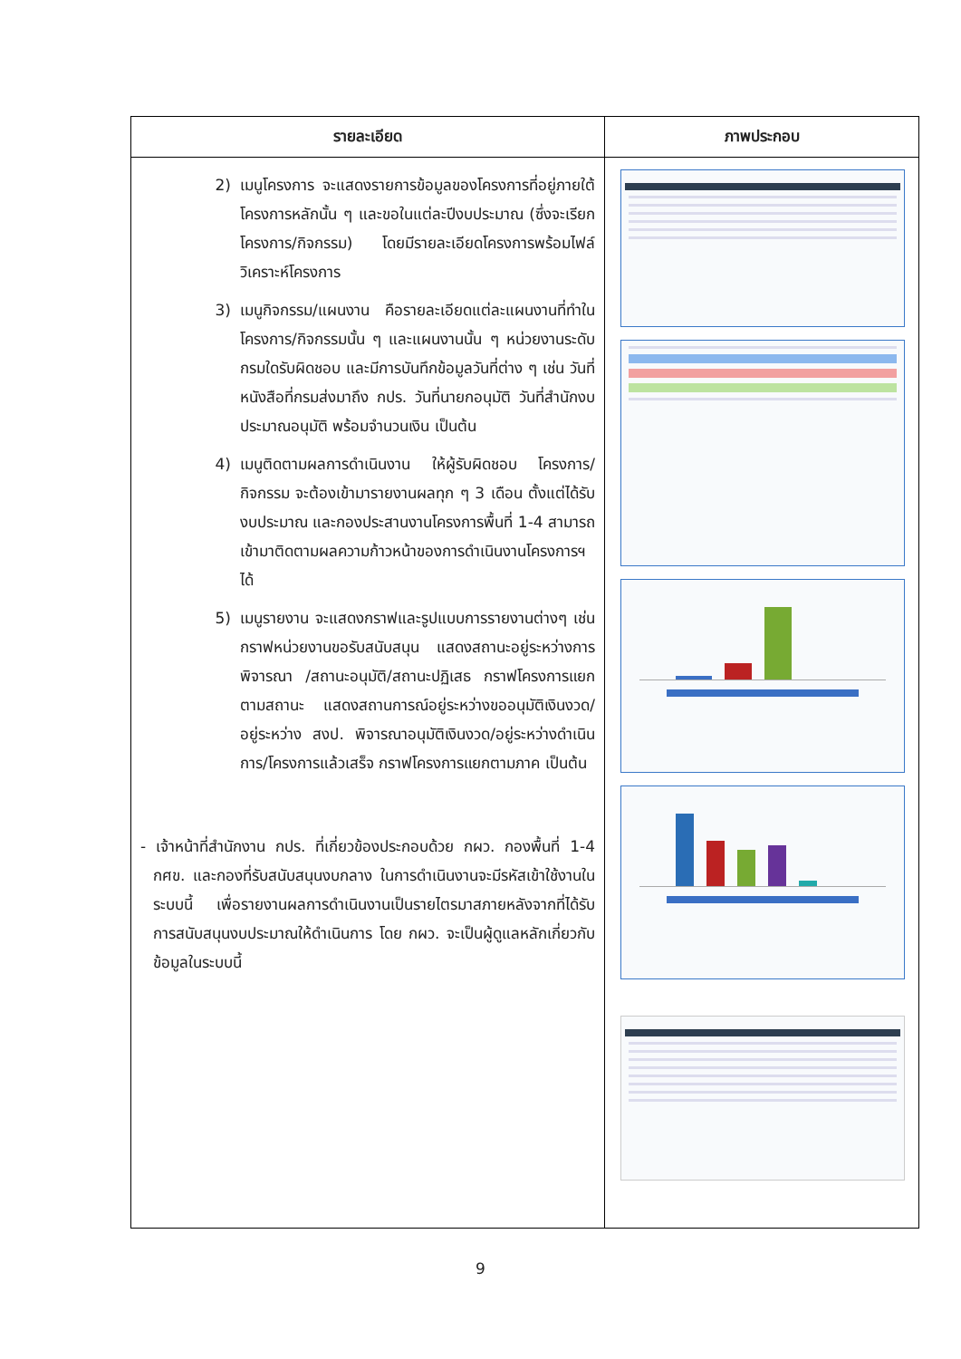| รายละเอียด | ภาพประกอบ |
| --- | --- |
| 2) เมนูโครงการ จะแสดงรายการข้อมูลของโครงการที่อยู่ภายใต้โครงการหลักนั้น ๆ และขอในแต่ละปีงบประมาณ (ซึ่งจะเรียกโครงการ/กิจกรรม) โดยมีรายละเอียดโครงการพร้อมไฟล์วิเคราะห์โครงการ 3) เมนูกิจกรรม/แผนงาน คือรายละเอียดแต่ละแผนงานที่ทำในโครงการ/กิจกรรมนั้น ๆ และแผนงานนั้น ๆ หน่วยงานระดับกรมใดรับผิดชอบ และมีการบันทึกข้อมูลวันที่ต่าง ๆ เช่น วันที่หนังสือที่กรมส่งมาถึง กปร. วันที่นายกอนุมัติ วันที่สำนักงบประมาณอนุมัติ พร้อมจำนวนเงิน เป็นต้น 4) เมนูติดตามผลการดำเนินงาน ให้ผู้รับผิดชอบ โครงการ/กิจกรรม จะต้องเข้ามารายงานผลทุก ๆ 3 เดือน ตั้งแต่ได้รับงบประมาณ และกองประสานงานโครงการพื้นที่ 1-4 สามารถเข้ามาติดตามผลความก้าวหน้าของการดำเนินงานโครงการฯ ได้ 5) เมนูรายงาน จะแสดงกราฟและรูปแบบการรายงานต่างๆ เช่น กราฟหน่วยงานขอรับสนับสนุน แสดงสถานะอยู่ระหว่างการพิจารณา /สถานะอนุมัติ/สถานะปฏิเสธ กราฟโครงการแยกตามสถานะ แสดงสถานการณ์อยู่ระหว่างขออนุมัติเงินงวด/อยู่ระหว่าง สงป. พิจารณาอนุมัติเงินงวด/อยู่ระหว่างดำเนินการ/โครงการแล้วเสร็จ กราฟโครงการแยกตามภาค เป็นต้น - เจ้าหน้าที่สำนักงาน กปร. ที่เกี่ยวข้องประกอบด้วย กผว. กองพื้นที่ 1-4 กศข. และกองที่รับสนับสนุนงบกลาง ในการดำเนินงานจะมีรหัสเข้าใช้งานในระบบนี้ เพื่อรายงานผลการดำเนินงานเป็นรายไตรมาสภายหลังจากที่ได้รับการสนับสนุนงบประมาณให้ดำเนินการ โดย กผว. จะเป็นผู้ดูแลหลักเกี่ยวกับข้อมูลในระบบนี้ | |
9